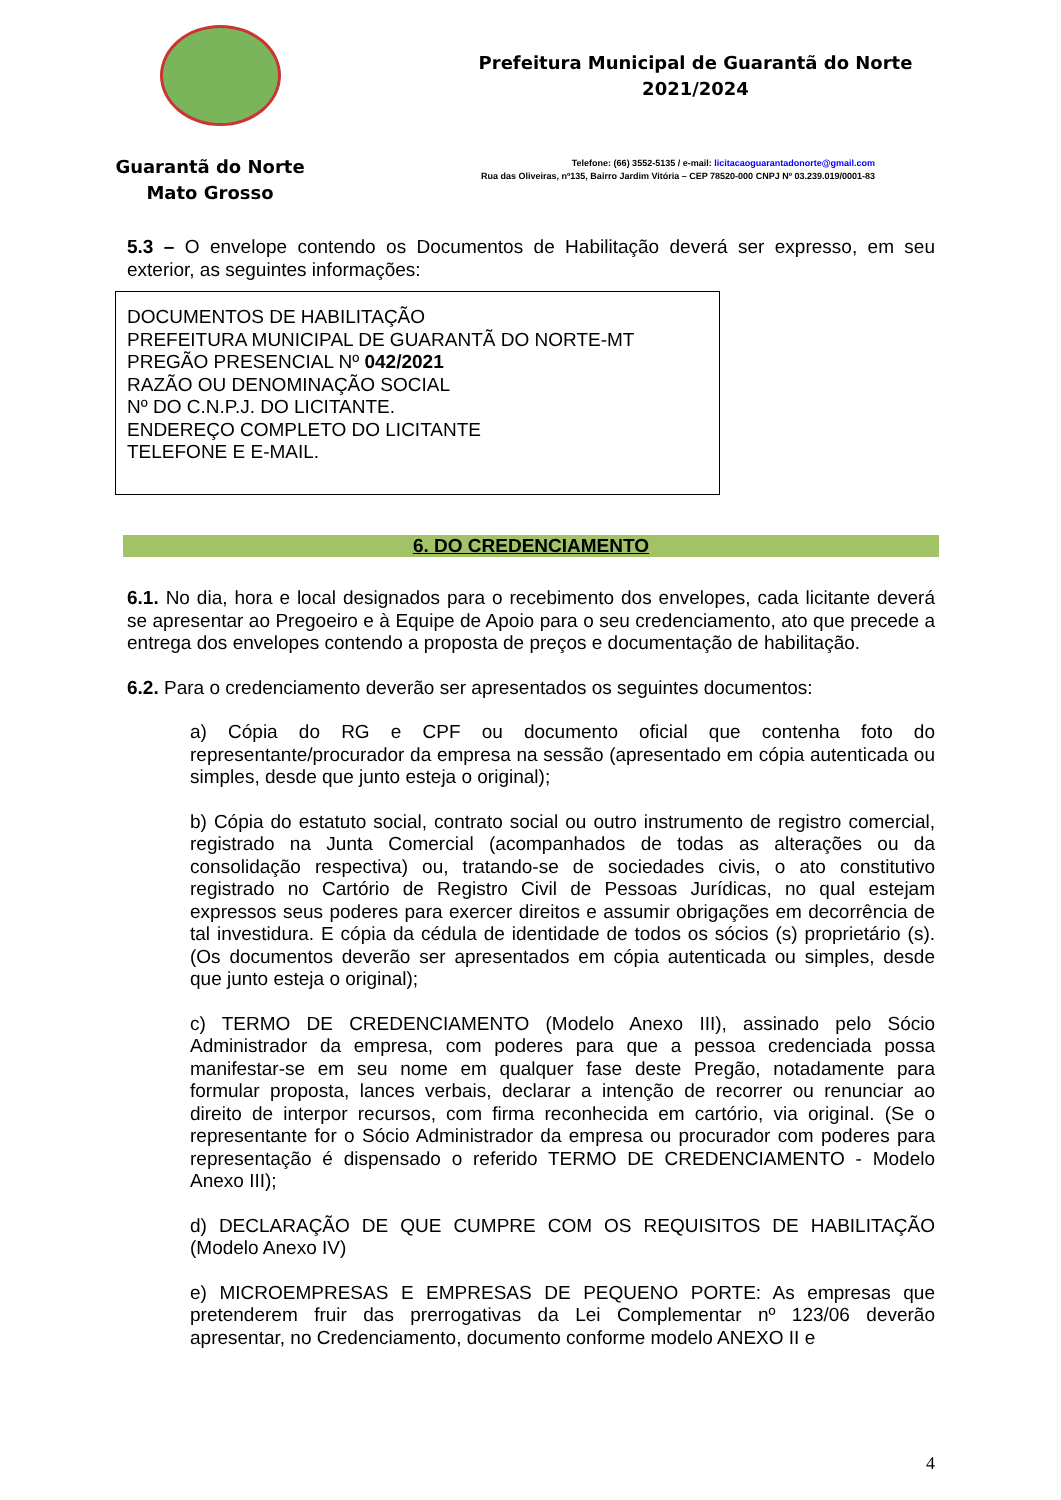Guarantã do Norte
Mato Grosso
Prefeitura Municipal de Guarantã do Norte
2021/2024
Telefone: (66) 3552-5135 / e-mail: licitacaoguarantadonorte@gmail.com
Rua das Oliveiras, nº135, Bairro Jardim Vitória – CEP 78520-000 CNPJ Nº 03.239.019/0001-83
5.3 – O envelope contendo os Documentos de Habilitação deverá ser expresso, em seu exterior, as seguintes informações:
DOCUMENTOS DE HABILITAÇÃO
PREFEITURA MUNICIPAL DE GUARANTÃ DO NORTE-MT
PREGÃO PRESENCIAL Nº 042/2021
RAZÃO OU DENOMINAÇÃO SOCIAL
Nº DO C.N.P.J. DO LICITANTE.
ENDEREÇO COMPLETO DO LICITANTE
TELEFONE E E-MAIL.
6. DO CREDENCIAMENTO
6.1. No dia, hora e local designados para o recebimento dos envelopes, cada licitante deverá se apresentar ao Pregoeiro e à Equipe de Apoio para o seu credenciamento, ato que precede a entrega dos envelopes contendo a proposta de preços e documentação de habilitação.
6.2. Para o credenciamento deverão ser apresentados os seguintes documentos:
a) Cópia do RG e CPF ou documento oficial que contenha foto do representante/procurador da empresa na sessão (apresentado em cópia autenticada ou simples, desde que junto esteja o original);
b) Cópia do estatuto social, contrato social ou outro instrumento de registro comercial, registrado na Junta Comercial (acompanhados de todas as alterações ou da consolidação respectiva) ou, tratando-se de sociedades civis, o ato constitutivo registrado no Cartório de Registro Civil de Pessoas Jurídicas, no qual estejam expressos seus poderes para exercer direitos e assumir obrigações em decorrência de tal investidura. E cópia da cédula de identidade de todos os sócios (s) proprietário (s). (Os documentos deverão ser apresentados em cópia autenticada ou simples, desde que junto esteja o original);
c) TERMO DE CREDENCIAMENTO (Modelo Anexo III), assinado pelo Sócio Administrador da empresa, com poderes para que a pessoa credenciada possa manifestar-se em seu nome em qualquer fase deste Pregão, notadamente para formular proposta, lances verbais, declarar a intenção de recorrer ou renunciar ao direito de interpor recursos, com firma reconhecida em cartório, via original. (Se o representante for o Sócio Administrador da empresa ou procurador com poderes para representação é dispensado o referido TERMO DE CREDENCIAMENTO - Modelo Anexo III);
d) DECLARAÇÃO DE QUE CUMPRE COM OS REQUISITOS DE HABILITAÇÃO (Modelo Anexo IV)
e) MICROEMPRESAS E EMPRESAS DE PEQUENO PORTE: As empresas que pretenderem fruir das prerrogativas da Lei Complementar nº 123/06 deverão apresentar, no Credenciamento, documento conforme modelo ANEXO II e
4